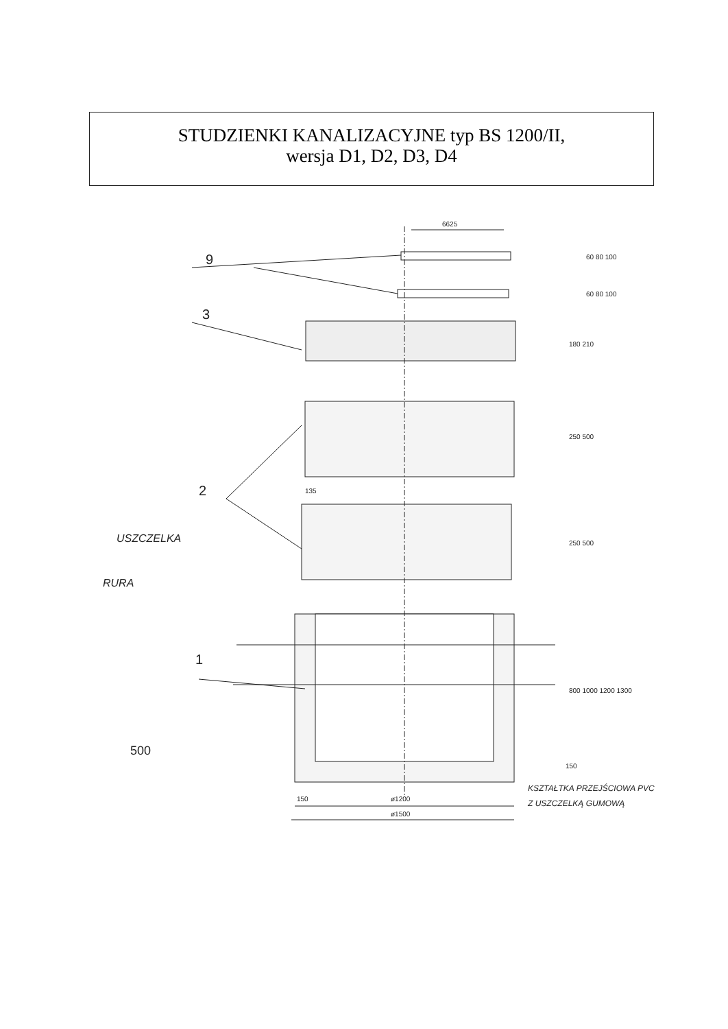STUDZIENKI KANALIZACYJNE typ BS 1200/II,
wersja D1, D2, D3, D4
9
3
2
1
USZCZELKA
RURA
500
6625
60 80 100
60 80 100
180 210
250 500
250 500
800 1000 1200 1300
150
135
150
ø1200
ø1500
KSZTAŁTKA PRZEJŚCIOWA PVC
Z USZCZELKĄ GUMOWĄ